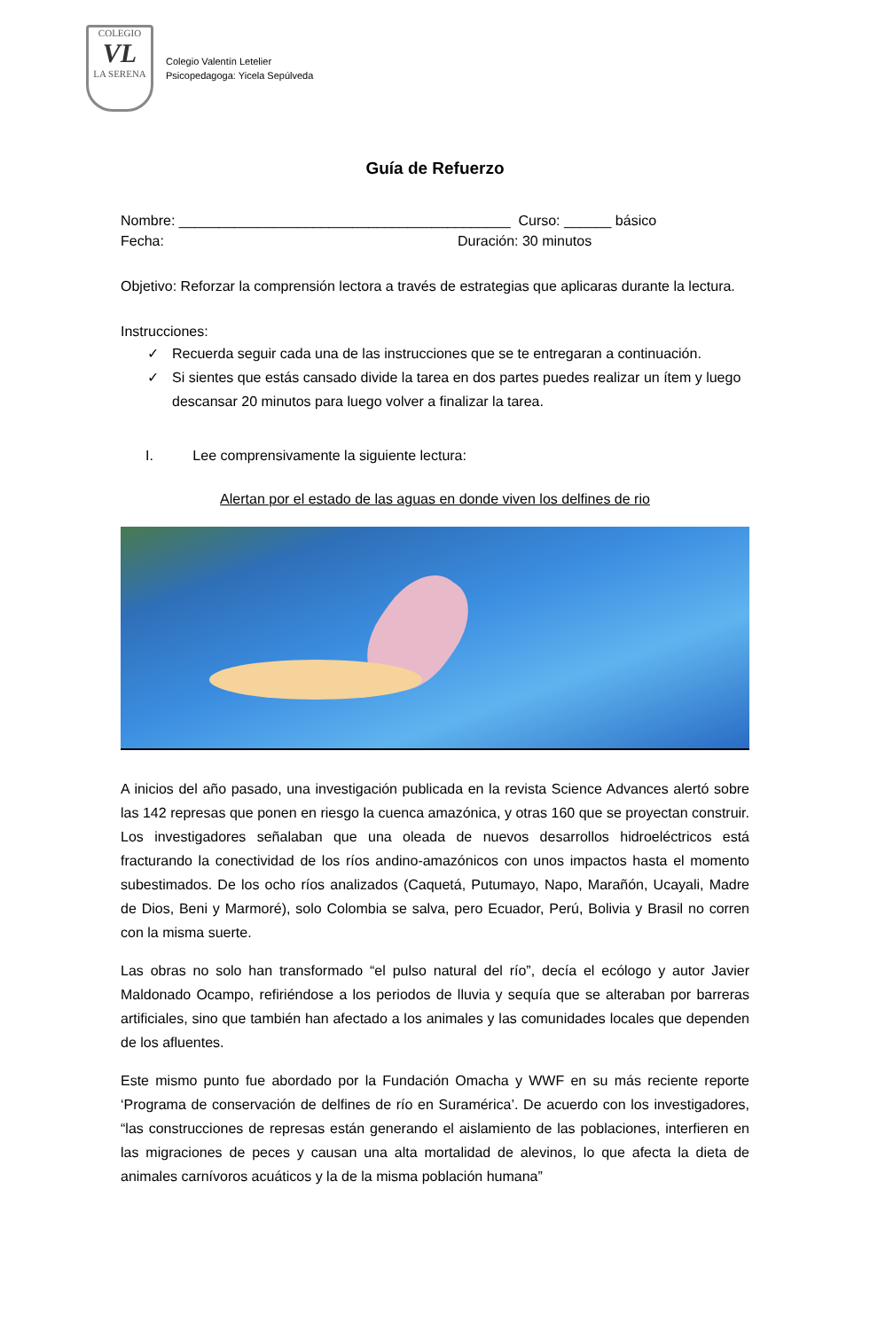COLEGIO
VL
LA SERENA
Colegio Valentín Letelier
Psicopedagoga: Yicela Sepúlveda
Guía de Refuerzo
Nombre: __________________________________________ Curso: ______ básico
Fecha: Duración: 30 minutos
Objetivo: Reforzar la comprensión lectora a través de estrategias que aplicaras durante la lectura.
Instrucciones:
✓ Recuerda seguir cada una de las instrucciones que se te entregaran a continuación.
✓ Si sientes que estás cansado divide la tarea en dos partes puedes realizar un ítem y luego descansar 20 minutos para luego volver a finalizar la tarea.
I. Lee comprensivamente la siguiente lectura:
Alertan por el estado de las aguas en donde viven los delfines de rio
A inicios del año pasado, una investigación publicada en la revista Science Advances alertó sobre las 142 represas que ponen en riesgo la cuenca amazónica, y otras 160 que se proyectan construir. Los investigadores señalaban que una oleada de nuevos desarrollos hidroeléctricos está fracturando la conectividad de los ríos andino-amazónicos con unos impactos hasta el momento subestimados. De los ocho ríos analizados (Caquetá, Putumayo, Napo, Marañón, Ucayali, Madre de Dios, Beni y Marmoré), solo Colombia se salva, pero Ecuador, Perú, Bolivia y Brasil no corren con la misma suerte.
Las obras no solo han transformado “el pulso natural del río”, decía el ecólogo y autor Javier Maldonado Ocampo, refiriéndose a los periodos de lluvia y sequía que se alteraban por barreras artificiales, sino que también han afectado a los animales y las comunidades locales que dependen de los afluentes.
Este mismo punto fue abordado por la Fundación Omacha y WWF en su más reciente reporte ‘Programa de conservación de delfines de río en Suramérica’. De acuerdo con los investigadores, “las construcciones de represas están generando el aislamiento de las poblaciones, interfieren en las migraciones de peces y causan una alta mortalidad de alevinos, lo que afecta la dieta de animales carnívoros acuáticos y la de la misma población humana”